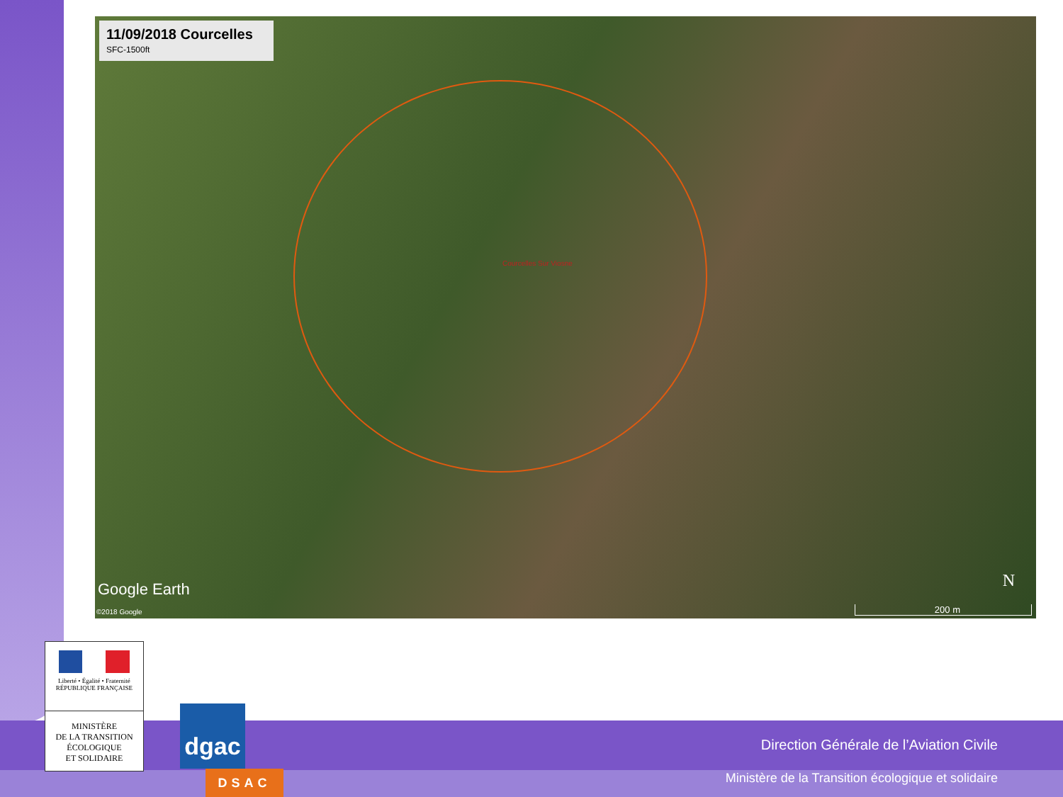11/09/2018 Courcelles
SFC-1500ft
Courcelles Sur Viosne
N Google Earth
©2018 Google 200 m
Liberté • Égalité • Fraternité
RÉPUBLIQUE FRANÇAISE
MINISTÈRE
DE LA TRANSITION
ÉCOLOGIQUE
ET SOLIDAIRE
dgac
DSAC
Direction Générale de l’Aviation Civile
Ministère de la Transition écologique et solidaire